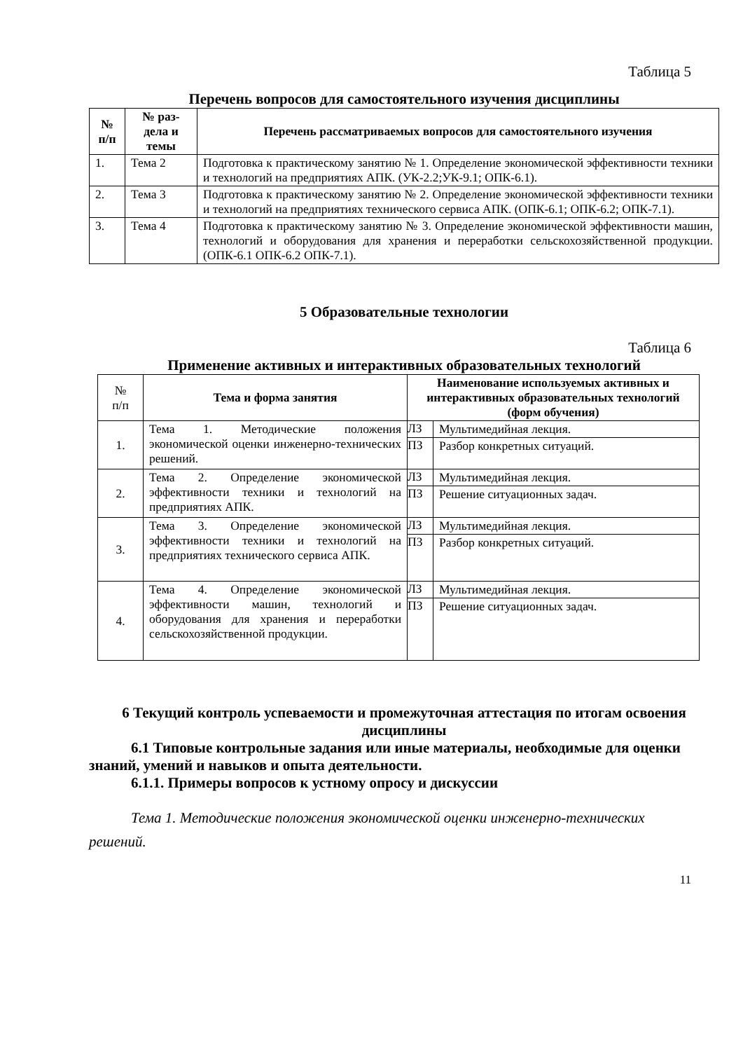Таблица 5
Перечень вопросов для самостоятельного изучения дисциплины
| № п/п | № раз- дела и темы | Перечень рассматриваемых вопросов для самостоятельного изучения |
| --- | --- | --- |
| 1. | Тема 2 | Подготовка к практическому занятию № 1. Определение экономической эффективности техники и технологий на предприятиях АПК. (УК-2.2;УК-9.1; ОПК-6.1). |
| 2. | Тема 3 | Подготовка к практическому занятию № 2. Определение экономической эффективности техники и технологий на предприятиях технического сервиса АПК. (ОПК-6.1; ОПК-6.2; ОПК-7.1). |
| 3. | Тема 4 | Подготовка к практическому занятию № 3. Определение экономической эффективности машин, технологий и оборудования для хранения и переработки сельскохозяйственной продукции. (ОПК-6.1 ОПК-6.2 ОПК-7.1). |
5 Образовательные технологии
Таблица 6
Применение активных и интерактивных образовательных технологий
| № п/п | Тема и форма занятия | Наименование используемых активных и интерактивных образовательных технологий (форм обучения) | |
| --- | --- | --- | --- |
| 1. | Тема 1. Методические положения экономической оценки инженерно-технических решений. | ЛЗ | Мультимедийная лекция. |
| | | ПЗ | Разбор конкретных ситуаций. |
| 2. | Тема 2. Определение экономической эффективности техники и технологий на предприятиях АПК. | ЛЗ | Мультимедийная лекция. |
| | | ПЗ | Решение ситуационных задач. |
| 3. | Тема 3. Определение экономической эффективности техники и технологий на предприятиях технического сервиса АПК. | ЛЗ | Мультимедийная лекция. |
| | | ПЗ | Разбор конкретных ситуаций. |
| 4. | Тема 4. Определение экономической эффективности машин, технологий и оборудования для хранения и переработки сельскохозяйственной продукции. | ЛЗ | Мультимедийная лекция. |
| | | ПЗ | Решение ситуационных задач. |
6 Текущий контроль успеваемости и промежуточная аттестация по итогам освоения дисциплины
6.1 Типовые контрольные задания или иные материалы, необходимые для оценки знаний, умений и навыков и опыта деятельности.
6.1.1. Примеры вопросов к устному опросу и дискуссии
Тема 1. Методические положения экономической оценки инженерно-технических решений.
11